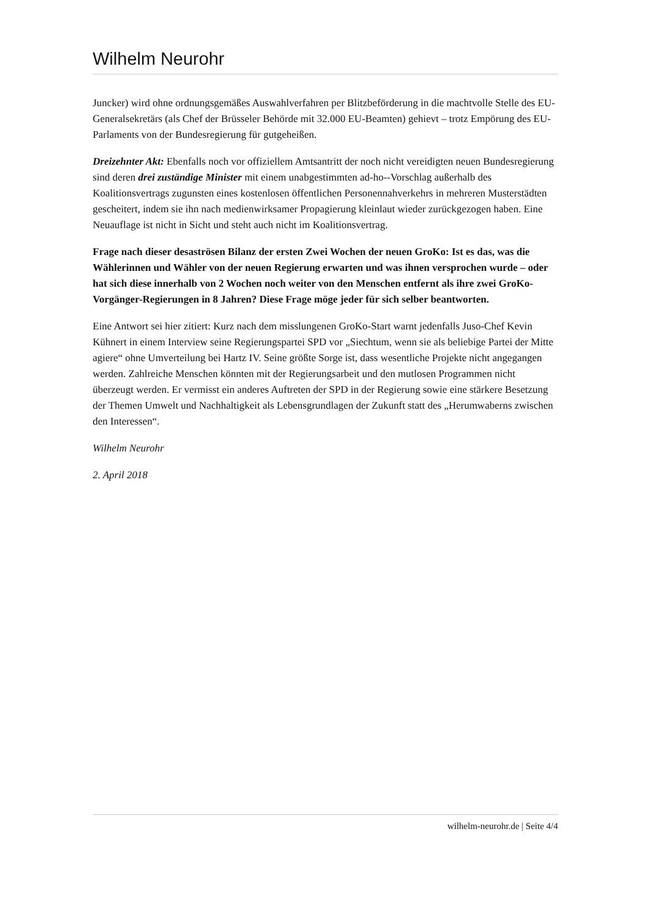Wilhelm Neurohr
Juncker) wird ohne ordnungsgemäßes Auswahlverfahren per Blitzbeförderung in die machtvolle Stelle des EU-Generalsekretärs (als Chef der Brüsseler Behörde mit 32.000 EU-Beamten) gehievt – trotz Empörung des EU-Parlaments von der Bundesregierung für gutgeheißen.
Dreizehnter Akt: Ebenfalls noch vor offiziellem Amtsantritt der noch nicht vereidigten neuen Bundesregierung sind deren drei zuständige Minister mit einem unabgestimmten ad-ho--Vorschlag außerhalb des Koalitionsvertrags zugunsten eines kostenlosen öffentlichen Personennahverkehrs in mehreren Musterstädten gescheitert, indem sie ihn nach medienwirksamer Propagierung kleinlaut wieder zurückgezogen haben. Eine Neuauflage ist nicht in Sicht und steht auch nicht im Koalitionsvertrag.
Frage nach dieser desaströsen Bilanz der ersten Zwei Wochen der neuen GroKo: Ist es das, was die Wählerinnen und Wähler von der neuen Regierung erwarten und was ihnen versprochen wurde – oder hat sich diese innerhalb von 2 Wochen noch weiter von den Menschen entfernt als ihre zwei GroKo-Vorgänger-Regierungen in 8 Jahren? Diese Frage möge jeder für sich selber beantworten.
Eine Antwort sei hier zitiert: Kurz nach dem misslungenen GroKo-Start warnt jedenfalls Juso-Chef Kevin Kühnert in einem Interview seine Regierungspartei SPD vor „Siechtum, wenn sie als beliebige Partei der Mitte agiere“ ohne Umverteilung bei Hartz IV. Seine größte Sorge ist, dass wesentliche Projekte nicht angegangen werden. Zahlreiche Menschen könnten mit der Regierungsarbeit und den mutlosen Programmen nicht überzeugt werden. Er vermisst ein anderes Auftreten der SPD in der Regierung sowie eine stärkere Besetzung der Themen Umwelt und Nachhaltigkeit als Lebensgrundlagen der Zukunft statt des „Herumwaberns zwischen den Interessen“.
Wilhelm Neurohr
2. April 2018
wilhelm-neurohr.de | Seite 4/4